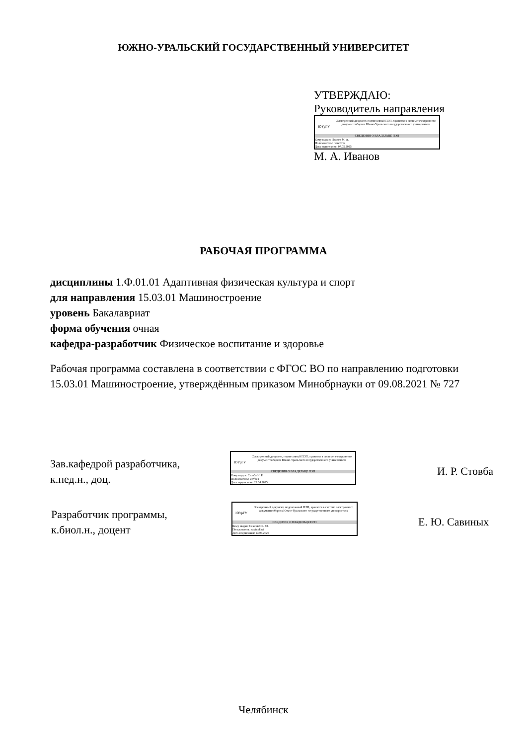ЮЖНО-УРАЛЬСКИЙ ГОСУДАРСТВЕННЫЙ УНИВЕРСИТЕТ
УТВЕРЖДАЮ:
Руководитель направления
ЮУрГУ
Электронный документ, подписанный ПЭП, хранится в системе электронного документооборота Южно-Уральского государственного университета
СВЕДЕНИЯ О ВЛАДЕЛЬЦЕ ПЭП
Кому выдан: Иванов М. А.
Пользователь: ivanovma
Дата подписания: 07.05.2025
М. А. Иванов
РАБОЧАЯ ПРОГРАММА
дисциплины 1.Ф.01.01 Адаптивная физическая культура и спорт
для направления 15.03.01 Машиностроение
уровень Бакалавриат
форма обучения очная
кафедра-разработчик Физическое воспитание и здоровье
Рабочая программа составлена в соответствии с ФГОС ВО по направлению подготовки 15.03.01 Машиностроение, утверждённым приказом Минобрнауки от 09.08.2021 № 727
Зав.кафедрой разработчика,
к.пед.н., доц.
ЮУрГУ
Электронный документ, подписанный ПЭП, хранится в системе электронного документооборота Южно-Уральского государственного университета
СВЕДЕНИЯ О ВЛАДЕЛЬЦЕ ПЭП
Кому выдан: Стовба И. Р.
Пользователь: stovbair
Дата подписания: 29.04.2025
И. Р. Стовба
Разработчик программы,
к.биол.н., доцент
ЮУрГУ
Электронный документ, подписанный ПЭП, хранится в системе электронного документооборота Южно-Уральского государственного университета
СВЕДЕНИЯ О ВЛАДЕЛЬЦЕ ПЭП
Кому выдан: Савиных Е. Ю.
Пользователь: savinykhei
Дата подписания: 24.04.2025
Е. Ю. Савиных
Челябинск